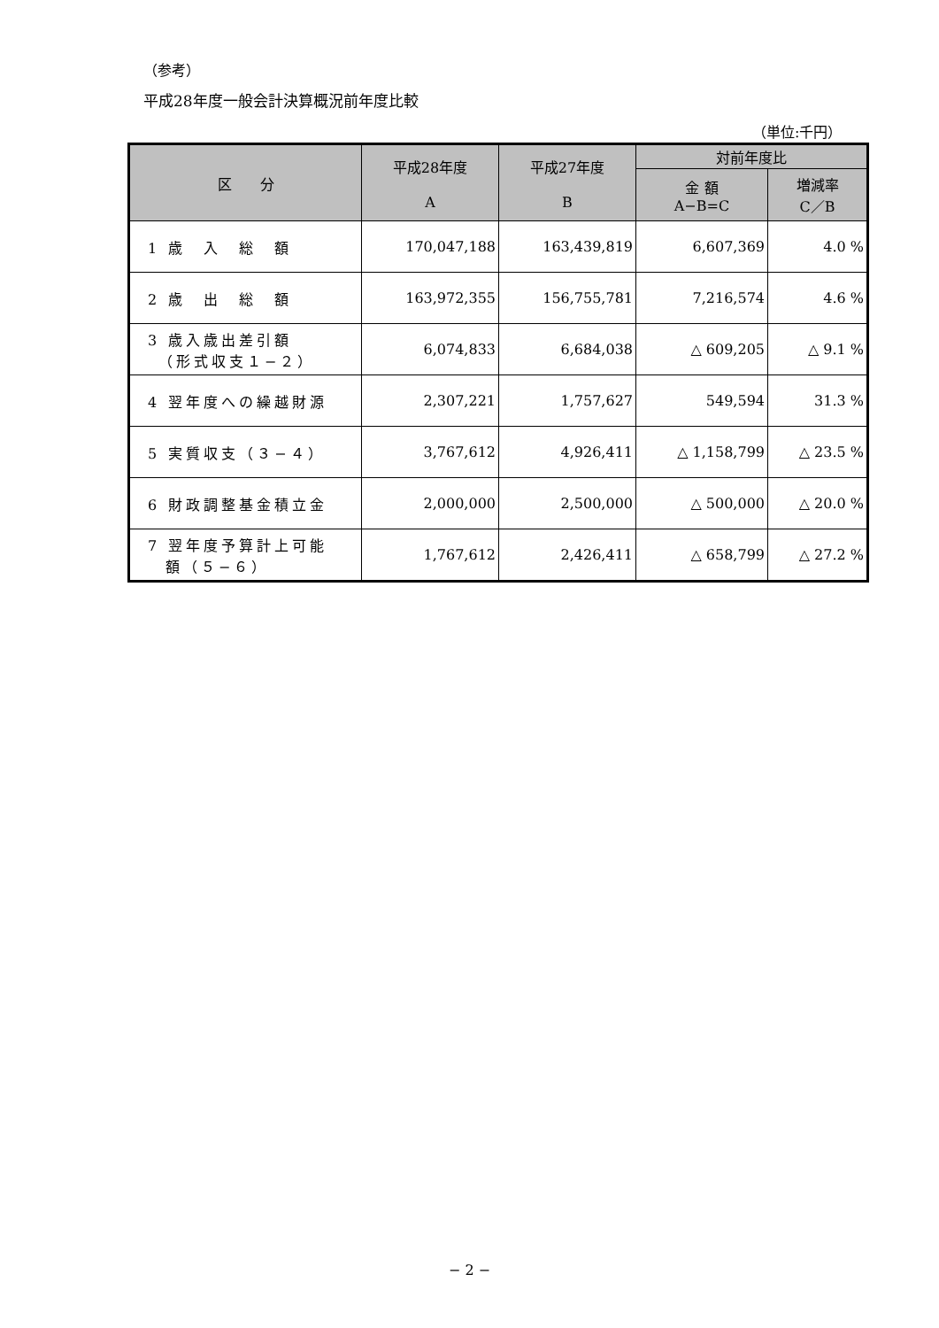（参考）
平成28年度一般会計決算概況前年度比較
（単位:千円）
| 区 分 | 平成28年度 A | 平成27年度 B | 対前年度比 | |
| --- | --- | --- | --- | --- |
| | | | 金 額 A−B=C | 増減率 C／B |
| 1 歳 入 総 額 | 170,047,188 | 163,439,819 | 6,607,369 | 4.0 % |
| 2 歳 出 総 額 | 163,972,355 | 156,755,781 | 7,216,574 | 4.6 % |
| 3 歳入歳出差引額 （形式収支１−２） | 6,074,833 | 6,684,038 | △ 609,205 | △ 9.1 % |
| 4 翌年度への繰越財源 | 2,307,221 | 1,757,627 | 549,594 | 31.3 % |
| 5 実質収支（３−４） | 3,767,612 | 4,926,411 | △ 1,158,799 | △ 23.5 % |
| 6 財政調整基金積立金 | 2,000,000 | 2,500,000 | △ 500,000 | △ 20.0 % |
| 7 翌年度予算計上可能 額（５−６） | 1,767,612 | 2,426,411 | △ 658,799 | △ 27.2 % |
− 2 −